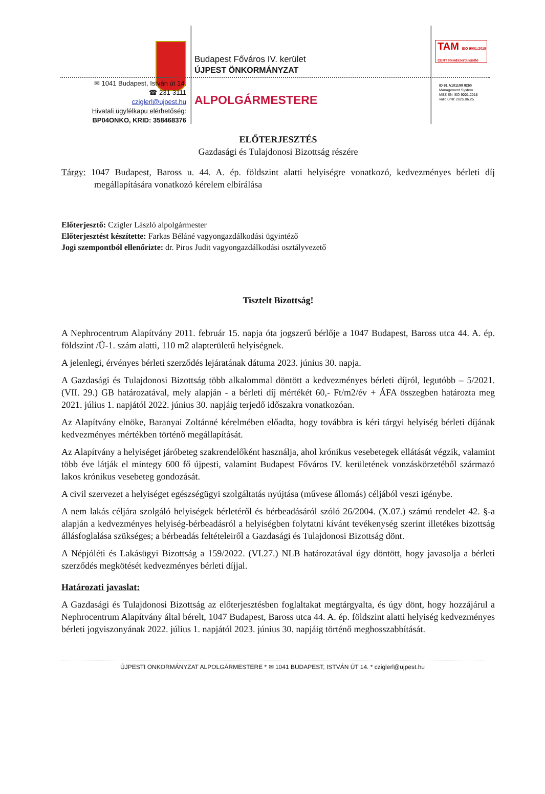Budapest Főváros IV. kerület
ÚJPEST ÖNKORMÁNYZAT
✉ 1041 Budapest, István út 14.
☎ 231-3111
cziglerl@ujpest.hu
Hivatali ügyfélkapu elérhetőség:
BP04ONKO, KRID: 358468376
ALPOLGÁRMESTERE
TAM ISO 9001:2015
CERT Rendszertanúsító
ID 91 A101100 0250
Management System
MSZ EN ISO 9001:2015
valid until: 2025.06.25.
ELŐTERJESZTÉS
Gazdasági és Tulajdonosi Bizottság részére
Tárgy: 1047 Budapest, Baross u. 44. A. ép. földszint alatti helyiségre vonatkozó, kedvezményes bérleti díj megállapítására vonatkozó kérelem elbírálása
Előterjesztő: Czigler László alpolgármester
Előterjesztést készítette: Farkas Béláné vagyongazdálkodási ügyintéző
Jogi szempontból ellenőrizte: dr. Piros Judit vagyongazdálkodási osztályvezető
Tisztelt Bizottság!
A Nephrocentrum Alapítvány 2011. február 15. napja óta jogszerű bérlője a 1047 Budapest, Baross utca 44. A. ép. földszint /Ü-1. szám alatti, 110 m2 alapterületű helyiségnek.
A jelenlegi, érvényes bérleti szerződés lejáratának dátuma 2023. június 30. napja.
A Gazdasági és Tulajdonosi Bizottság több alkalommal döntött a kedvezményes bérleti díjról, legutóbb – 5/2021. (VII. 29.) GB határozatával, mely alapján - a bérleti díj mértékét 60,- Ft/m2/év + ÁFA összegben határozta meg 2021. július 1. napjától 2022. június 30. napjáig terjedő időszakra vonatkozóan.
Az Alapítvány elnöke, Baranyai Zoltánné kérelmében előadta, hogy továbbra is kéri tárgyi helyiség bérleti díjának kedvezményes mértékben történő megállapítását.
Az Alapítvány a helyiséget járóbeteg szakrendelőként használja, ahol krónikus vesebetegek ellátását végzik, valamint több éve látják el mintegy 600 fő újpesti, valamint Budapest Főváros IV. kerületének vonzáskörzetéből származó lakos krónikus vesebeteg gondozását.
A civil szervezet a helyiséget egészségügyi szolgáltatás nyújtása (művese állomás) céljából veszi igénybe.
A nem lakás céljára szolgáló helyiségek bérletéről és bérbeadásáról szóló 26/2004. (X.07.) számú rendelet 42. §-a alapján a kedvezményes helyiség-bérbeadásról a helyiségben folytatni kívánt tevékenység szerint illetékes bizottság állásfoglalása szükséges; a bérbeadás feltételeiről a Gazdasági és Tulajdonosi Bizottság dönt.
A Népjóléti és Lakásügyi Bizottság a 159/2022. (VI.27.) NLB határozatával úgy döntött, hogy javasolja a bérleti szerződés megkötését kedvezményes bérleti díjjal.
Határozati javaslat:
A Gazdasági és Tulajdonosi Bizottság az előterjesztésben foglaltakat megtárgyalta, és úgy dönt, hogy hozzájárul a Nephrocentrum Alapítvány által bérelt, 1047 Budapest, Baross utca 44. A. ép. földszint alatti helyiség kedvezményes bérleti jogviszonyának 2022. július 1. napjától 2023. június 30. napjáig történő meghosszabbítását.
ÚJPESTI ÖNKORMÁNYZAT ALPOLGÁRMESTERE * ✉ 1041 BUDAPEST, ISTVÁN ÚT 14. * cziglerl@ujpest.hu